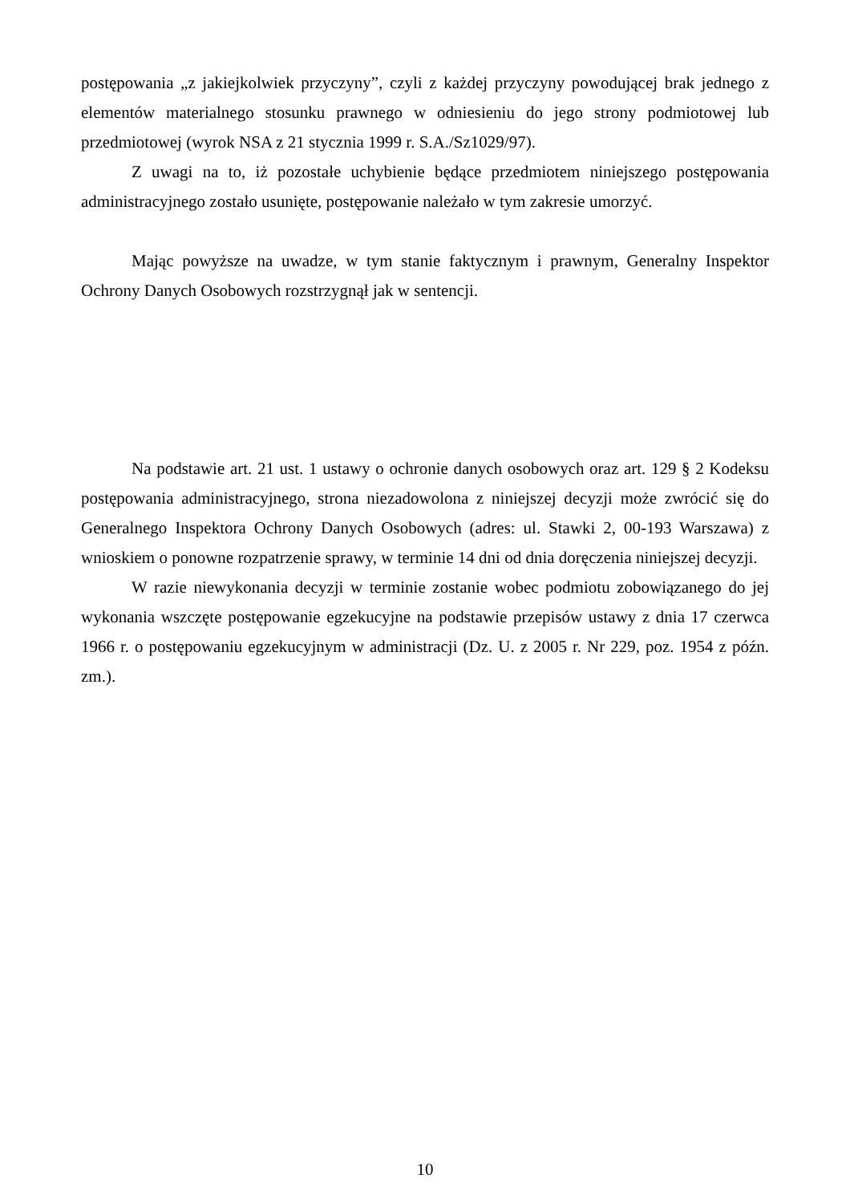postępowania „z jakiejkolwiek przyczyny”, czyli z każdej przyczyny powodującej brak jednego z elementów materialnego stosunku prawnego w odniesieniu do jego strony podmiotowej lub przedmiotowej (wyrok NSA z 21 stycznia 1999 r. S.A./Sz1029/97).
Z uwagi na to, iż pozostałe uchybienie będące przedmiotem niniejszego postępowania administracyjnego zostało usunięte, postępowanie należało w tym zakresie umorzyć.
Mając powyższe na uwadze, w tym stanie faktycznym i prawnym, Generalny Inspektor Ochrony Danych Osobowych rozstrzygnął jak w sentencji.
Na podstawie art. 21 ust. 1 ustawy o ochronie danych osobowych oraz art. 129 § 2 Kodeksu postępowania administracyjnego, strona niezadowolona z niniejszej decyzji może zwrócić się do Generalnego Inspektora Ochrony Danych Osobowych (adres: ul. Stawki 2, 00-193 Warszawa) z wnioskiem o ponowne rozpatrzenie sprawy, w terminie 14 dni od dnia doręczenia niniejszej decyzji.
W razie niewykonania decyzji w terminie zostanie wobec podmiotu zobowiązanego do jej wykonania wszczęte postępowanie egzekucyjne na podstawie przepisów ustawy z dnia 17 czerwca 1966 r. o postępowaniu egzekucyjnym w administracji (Dz. U. z 2005 r. Nr 229, poz. 1954 z późn. zm.).
10